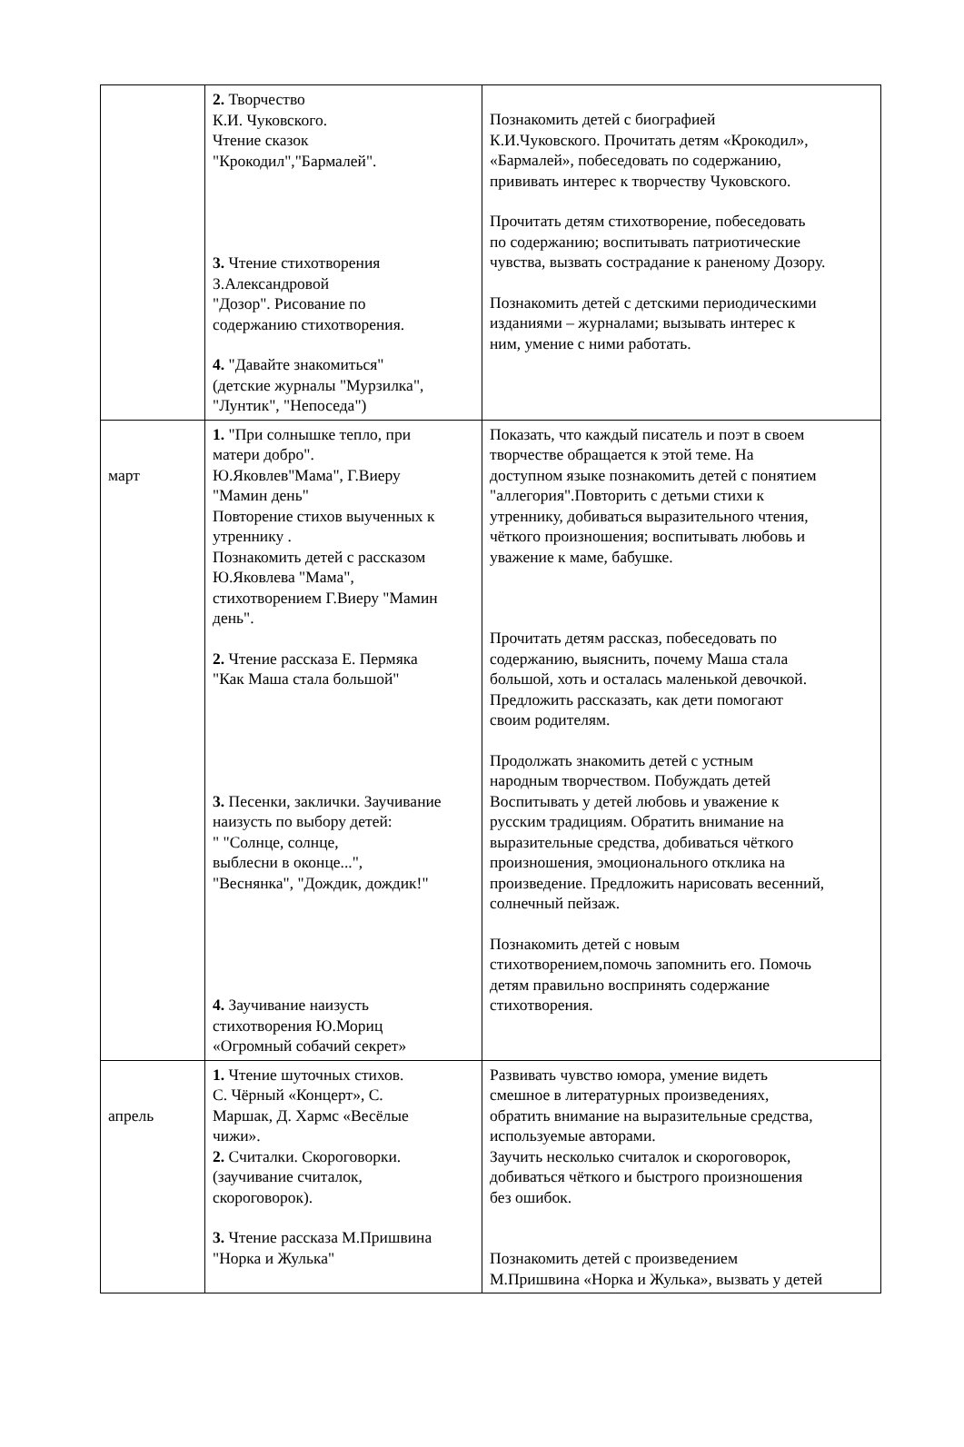| | 2. Творчество К.И. Чуковского. Чтение сказок "Крокодил","Бармалей". 3. Чтение стихотворения З.Александровой "Дозор". Рисование по содержанию стихотворения. 4. "Давайте знакомиться" (детские журналы "Мурзилка", "Лунтик", "Непоседа") | Познакомить детей с биографией К.И.Чуковского. Прочитать детям «Крокодил», «Бармалей», побеседовать по содержанию, прививать интерес к творчеству Чуковского. Прочитать детям стихотворение, побеседовать по содержанию; воспитывать патриотические чувства, вызвать сострадание к раненому Дозору. Познакомить детей с детскими периодическими изданиями – журналами; вызывать интерес к ним, умение с ними работать. |
| март | 1. "При солнышке тепло, при матери добро". Ю.Яковлев"Мама", Г.Виеру "Мамин день" Повторение стихов выученных к утреннику . Познакомить детей с рассказом Ю.Яковлева "Мама", стихотворением Г.Виеру "Мамин день". 2. Чтение рассказа Е. Пермяка "Как Маша стала большой" 3. Песенки, заклички. Заучивание наизусть по выбору детей: " "Солнце, солнце, выблесни в оконце...", "Веснянка", "Дождик, дождик!" 4. Заучивание наизусть стихотворения Ю.Мориц «Огромный собачий секрет» | Показать, что каждый писатель и поэт в своем творчестве обращается к этой теме. На доступном языке познакомить детей с понятием "аллегория".Повторить с детьми стихи к утреннику, добиваться выразительного чтения, чёткого произношения; воспитывать любовь и уважение к маме, бабушке. Прочитать детям рассказ, побеседовать по содержанию, выяснить, почему Маша стала большой, хоть и осталась маленькой девочкой. Предложить рассказать, как дети помогают своим родителям. Продолжать знакомить детей с устным народным творчеством. Побуждать детей Воспитывать у детей любовь и уважение к русским традициям. Обратить внимание на выразительные средства, добиваться чёткого произношения, эмоционального отклика на произведение. Предложить нарисовать весенний, солнечный пейзаж. Познакомить детей с новым стихотворением,помочь запомнить его. Помочь детям правильно воспринять содержание стихотворения. |
| апрель | 1. Чтение шуточных стихов. С. Чёрный «Концерт», С. Маршак, Д. Хармс «Весёлые чижи». 2. Считалки. Скороговорки. (заучивание считалок, скороговорок). 3. Чтение рассказа М.Пришвина "Норка и Жулька" | Развивать чувство юмора, умение видеть смешное в литературных произведениях, обратить внимание на выразительные средства, используемые авторами. Заучить несколько считалок и скороговорок, добиваться чёткого и быстрого произношения без ошибок. Познакомить детей с произведением М.Пришвина «Норка и Жулька», вызвать у детей |